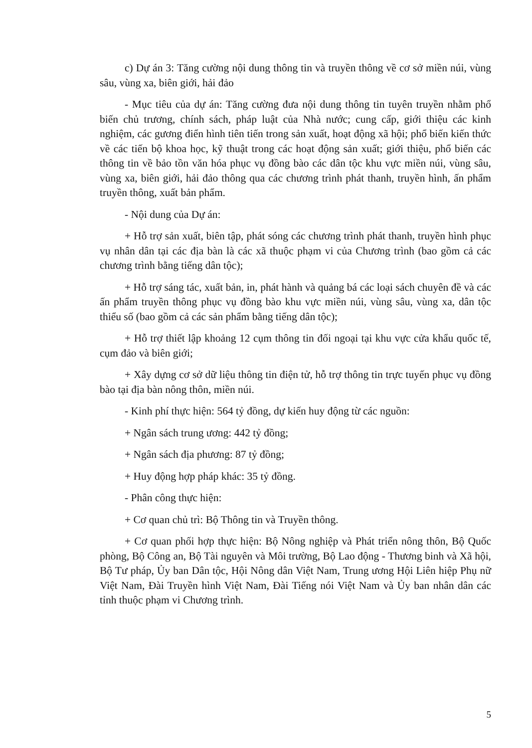c) Dự án 3: Tăng cường nội dung thông tin và truyền thông về cơ sở miền núi, vùng sâu, vùng xa, biên giới, hải đảo
- Mục tiêu của dự án: Tăng cường đưa nội dung thông tin tuyên truyền nhằm phổ biến chủ trương, chính sách, pháp luật của Nhà nước; cung cấp, giới thiệu các kinh nghiệm, các gương điển hình tiên tiến trong sản xuất, hoạt động xã hội; phổ biến kiến thức về các tiến bộ khoa học, kỹ thuật trong các hoạt động sản xuất; giới thiệu, phổ biến các thông tin về bảo tồn văn hóa phục vụ đồng bào các dân tộc khu vực miền núi, vùng sâu, vùng xa, biên giới, hải đảo thông qua các chương trình phát thanh, truyền hình, ấn phẩm truyền thông, xuất bản phẩm.
- Nội dung của Dự án:
+ Hỗ trợ sản xuất, biên tập, phát sóng các chương trình phát thanh, truyền hình phục vụ nhân dân tại các địa bàn là các xã thuộc phạm vi của Chương trình (bao gồm cả các chương trình bằng tiếng dân tộc);
+ Hỗ trợ sáng tác, xuất bản, in, phát hành và quảng bá các loại sách chuyên đề và các ấn phẩm truyền thông phục vụ đồng bào khu vực miền núi, vùng sâu, vùng xa, dân tộc thiểu số (bao gồm cả các sản phẩm bằng tiếng dân tộc);
+ Hỗ trợ thiết lập khoảng 12 cụm thông tin đối ngoại tại khu vực cửa khẩu quốc tế, cụm đảo và biên giới;
+ Xây dựng cơ sở dữ liệu thông tin điện tử, hỗ trợ thông tin trực tuyến phục vụ đồng bào tại địa bàn nông thôn, miền núi.
- Kinh phí thực hiện: 564 tỷ đồng, dự kiến huy động từ các nguồn:
+ Ngân sách trung ương: 442 tỷ đồng;
+ Ngân sách địa phương: 87 tỷ đồng;
+ Huy động hợp pháp khác: 35 tỷ đồng.
- Phân công thực hiện:
+ Cơ quan chủ trì: Bộ Thông tin và Truyền thông.
+ Cơ quan phối hợp thực hiện: Bộ Nông nghiệp và Phát triển nông thôn, Bộ Quốc phòng, Bộ Công an, Bộ Tài nguyên và Môi trường, Bộ Lao động - Thương binh và Xã hội, Bộ Tư pháp, Ủy ban Dân tộc, Hội Nông dân Việt Nam, Trung ương Hội Liên hiệp Phụ nữ Việt Nam, Đài Truyền hình Việt Nam, Đài Tiếng nói Việt Nam và Ủy ban nhân dân các tỉnh thuộc phạm vi Chương trình.
5